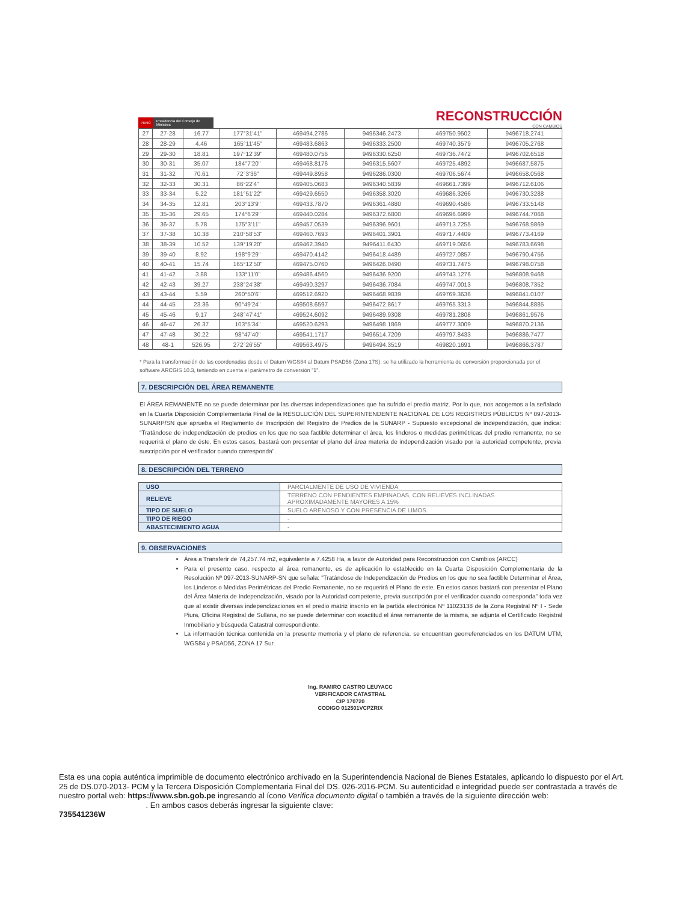PERÚ Presidencia del Consejo de Ministros
RECONSTRUCCIÓN
CON CAMBIOS
| 27 | 27-28 | 16.77 | 177°31'41" | 469494.2786 | 9496346.2473 | 469750.9502 | 9496718.2741 |
| 28 | 28-29 | 4.46 | 165°11'45" | 469483.6863 | 9496333.2500 | 469740.3579 | 9496705.2768 |
| 29 | 29-30 | 18.81 | 197°12'39" | 469480.0756 | 9496330.6250 | 469736.7472 | 9496702.6518 |
| 30 | 30-31 | 35.07 | 184°7'20" | 469468.8176 | 9496315.5607 | 469725.4892 | 9496687.5875 |
| 31 | 31-32 | 70.61 | 72°3'36" | 469449.8958 | 9496286.0300 | 469706.5674 | 9496658.0568 |
| 32 | 32-33 | 30.31 | 86°22'4" | 469405.0683 | 9496340.5839 | 469661.7399 | 9496712.6106 |
| 33 | 33-34 | 5.22 | 181°51'22" | 469429.6550 | 9496358.3020 | 469686.3266 | 9496730.3288 |
| 34 | 34-35 | 12.81 | 203°13'9" | 469433.7870 | 9496361.4880 | 469690.4586 | 9496733.5148 |
| 35 | 35-36 | 29.65 | 174°6'29" | 469440.0284 | 9496372.6800 | 469696.6999 | 9496744.7068 |
| 36 | 36-37 | 5.78 | 175°3'11" | 469457.0539 | 9496396.9601 | 469713.7255 | 9496768.9869 |
| 37 | 37-38 | 10.38 | 210°58'53" | 469460.7693 | 9496401.3901 | 469717.4409 | 9496773.4169 |
| 38 | 38-39 | 10.52 | 139°19'20" | 469462.3940 | 9496411.6430 | 469719.0656 | 9496783.6698 |
| 39 | 39-40 | 8.92 | 198°9'29" | 469470.4142 | 9496418.4489 | 469727.0857 | 9496790.4756 |
| 40 | 40-41 | 15.74 | 165°12'50" | 469475.0760 | 9496426.0490 | 469731.7475 | 9496798.0758 |
| 41 | 41-42 | 3.88 | 133°11'0" | 469486.4560 | 9496436.9200 | 469743.1276 | 9496808.9468 |
| 42 | 42-43 | 39.27 | 238°24'38" | 469490.3297 | 9496436.7084 | 469747.0013 | 9496808.7352 |
| 43 | 43-44 | 5.59 | 260°50'6" | 469512.6920 | 9496468.9839 | 469769.3636 | 9496841.0107 |
| 44 | 44-45 | 23.36 | 90°49'24" | 469508.6597 | 9496472.8617 | 469765.3313 | 9496844.8885 |
| 45 | 45-46 | 9.17 | 248°47'41" | 469524.6092 | 9496489.9308 | 469781.2808 | 9496861.9576 |
| 46 | 46-47 | 26.37 | 103°5'34" | 469520.6293 | 9496498.1869 | 469777.3009 | 9496870.2136 |
| 47 | 47-48 | 30.22 | 98°47'40" | 469541.1717 | 9496514.7209 | 469797.8433 | 9496886.7477 |
| 48 | 48-1 | 526.95 | 272°26'55" | 469563.4975 | 9496494.3519 | 469820.1691 | 9496866.3787 |
* Para la transformación de las coordenadas desde el Datum WGS84 al Datum PSAD56 (Zona 17S), se ha utilizado la herramienta de conversión proporcionada por el software ARCGIS 10.3, teniendo en cuenta el parámetro de conversión "1".
7. DESCRIPCIÓN DEL ÁREA REMANENTE
El ÁREA REMANENTE no se puede determinar por las diversas independizaciones que ha sufrido el predio matriz. Por lo que, nos acogemos a la señalado en la Cuarta Disposición Complementaria Final de la RESOLUCIÓN DEL SUPERINTENDENTE NACIONAL DE LOS REGISTROS PÚBLICOS Nº 097-2013-SUNARP/SN que aprueba el Reglamento de Inscripción del Registro de Predios de la SUNARP - Supuesto excepcional de independización, que indica: "Tratándose de independización de predios en los que no sea factible determinar el área, los linderos o medidas perimétricas del predio remanente, no se requerirá el plano de éste. En estos casos, bastará con presentar el plano del área materia de independización visado por la autoridad competente, previa suscripción por el verificador cuando corresponda".
8. DESCRIPCIÓN DEL TERRENO
| USO | PARCIALMENTE DE USO DE VIVIENDA |
| RELIEVE | TERRENO CON PENDIENTES EMPINADAS, CON RELIEVES INCLINADAS APROXIMADAMENTE MAYORES A 15% |
| TIPO DE SUELO | SUELO ARENOSO Y CON PRESENCIA DE LIMOS. |
| TIPO DE RIEGO | - |
| ABASTECIMIENTO AGUA | - |
9. OBSERVACIONES
Área a Transferir de 74,257.74 m2, equivalente a 7.4258 Ha, a favor de Autoridad para Reconstrucción con Cambios (ARCC)
Para el presente caso, respecto al área remanente, es de aplicación lo establecido en la Cuarta Disposición Complementaria de la Resolución Nº 097-2013-SUNARP-SN que señala: "Tratándose de Independización de Predios en los que no sea factible Determinar el Área, los Linderos o Medidas Perimétricas del Predio Remanente, no se requerirá el Plano de este. En estos casos bastará con presentar el Plano del Área Materia de Independización, visado por la Autoridad competente, previa suscripción por el verificador cuando corresponda" toda vez que al existir diversas independizaciones en el predio matriz inscrito en la partida electrónica Nº 11023138 de la Zona Registral Nº I - Sede Piura, Oficina Registral de Sullana, no se puede determinar con exactitud el área remanente de la misma, se adjunta el Certificado Registral Inmobiliario y búsqueda Catastral correspondiente.
La información técnica contenida en la presente memoria y el plano de referencia, se encuentran georreferenciados en los DATUM UTM, WGS84 y PSAD56, ZONA 17 Sur.
Ing. RAMIRO CASTRO LEUYACC
VERIFICADOR CATASTRAL
CIP 170720
CODIGO 012501VCPZRIX
Esta es una copia auténtica imprimible de documento electrónico archivado en la Superintendencia Nacional de Bienes Estatales, aplicando lo dispuesto por el Art. 25 de DS.070-2013- PCM y la Tercera Disposición Complementaria Final del DS. 026-2016-PCM. Su autenticidad e integridad puede ser contrastada a través de nuestro portal web: https://www.sbn.gob.pe ingresando al ícono Verifica documento digital o también a través de la siguiente dirección web: . En ambos casos deberás ingresar la siguiente clave:
735541236W